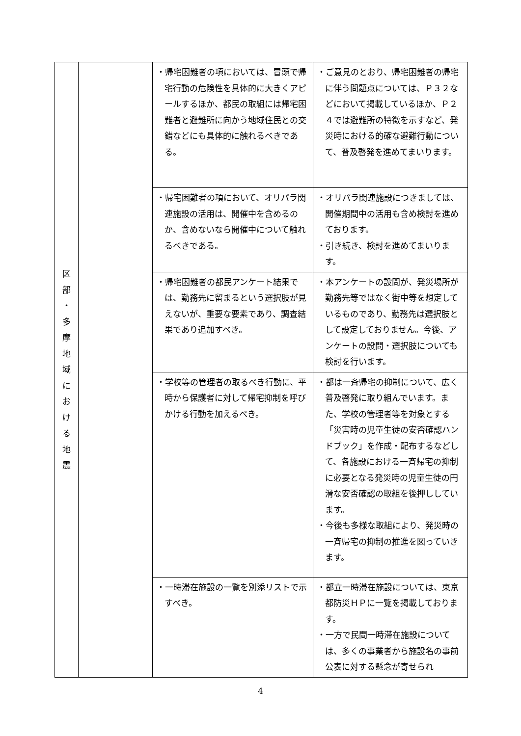| 区 部 ・ 多 摩 地 域 に お け る 地 震 | | ・帰宅困難者の項においては、冒頭で帰宅行動の危険性を具体的に大きくアピールするほか、都民の取組には帰宅困難者と避難所に向かう地域住民との交錯などにも具体的に触れるべきである。 | ・ご意見のとおり、帰宅困難者の帰宅に伴う問題点については、Ｐ３２などにおいて掲載しているほか、Ｐ２４では避難所の特徴を示すなど、発災時における的確な避難行動について、普及啓発を進めてまいります。 |
| | | ・帰宅困難者の項において、オリパラ関連施設の活用は、開催中を含めるのか、含めないなら開催中について触れるべきである。 | ・オリパラ関連施設につきましては、開催期間中の活用も含め検討を進めております。 ・引き続き、検討を進めてまいります。 |
| | | ・帰宅困難者の都民アンケート結果では、勤務先に留まるという選択肢が見えないが、重要な要素であり、調査結果であり追加すべき。 | ・本アンケートの設問が、発災場所が勤務先等ではなく街中等を想定しているものであり、勤務先は選択肢として設定しておりません。今後、アンケートの設問・選択肢についても検討を行います。 |
| | | ・学校等の管理者の取るべき行動に、平時から保護者に対して帰宅抑制を呼びかける行動を加えるべき。 | ・都は一斉帰宅の抑制について、広く普及啓発に取り組んでいます。また、学校の管理者等を対象とする「災害時の児童生徒の安否確認ハンドブック」を作成・配布するなどして、各施設における一斉帰宅の抑制に必要となる発災時の児童生徒の円滑な安否確認の取組を後押ししています。 ・今後も多様な取組により、発災時の一斉帰宅の抑制の推進を図っていきます。 |
| | | ・一時滞在施設の一覧を別添リストで示すべき。 | ・都立一時滞在施設については、東京都防災ＨＰに一覧を掲載しております。 ・一方で民間一時滞在施設については、多くの事業者から施設名の事前公表に対する懸念が寄せられ |
4